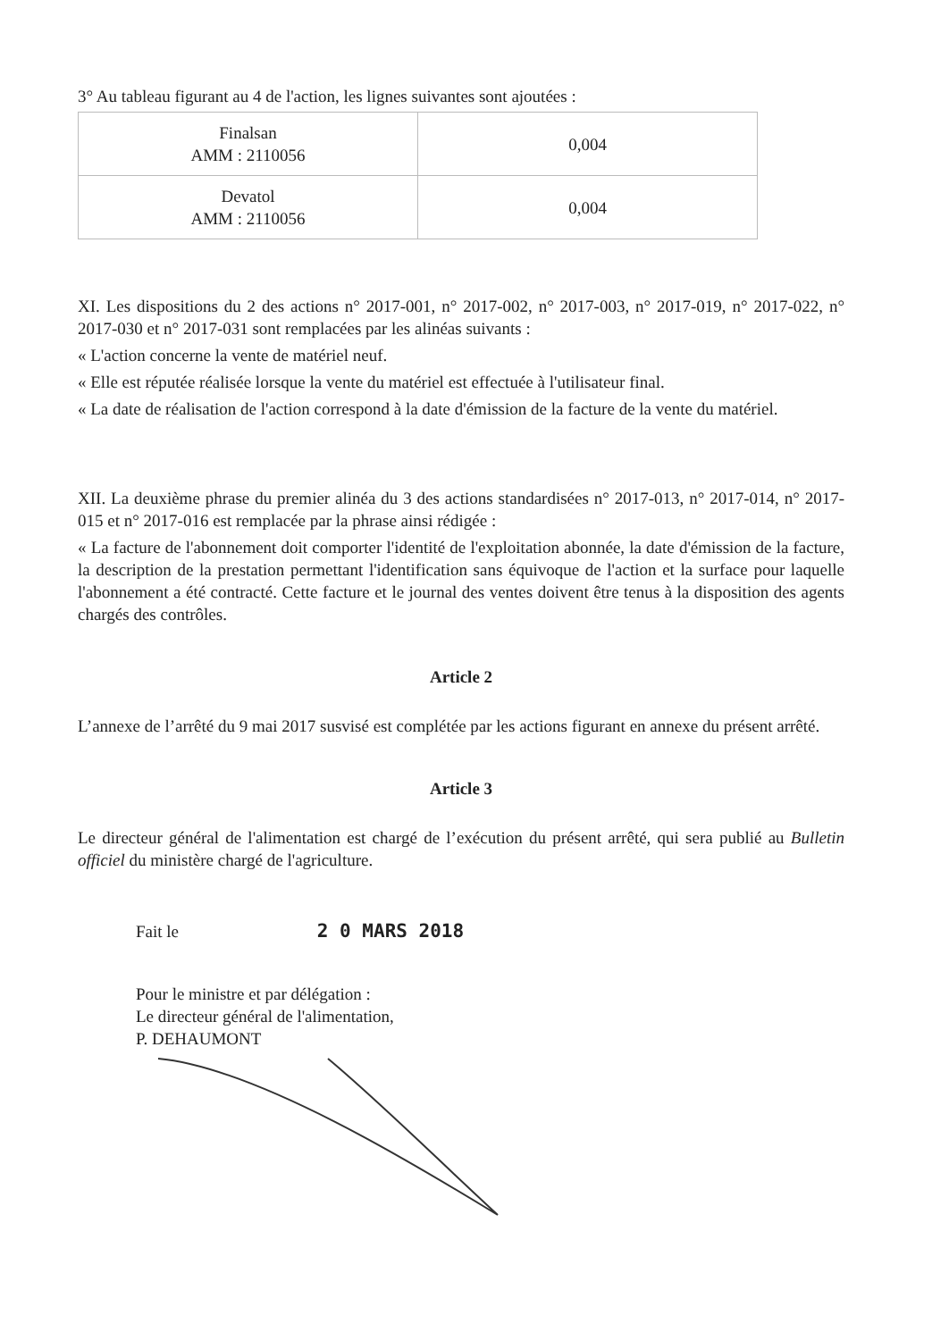3° Au tableau figurant au 4 de l'action, les lignes suivantes sont ajoutées :
| Finalsan AMM : 2110056 | 0,004 |
| Devatol AMM : 2110056 | 0,004 |
XI. Les dispositions du 2 des actions n° 2017-001, n° 2017-002, n° 2017-003, n° 2017-019, n° 2017-022, n° 2017-030 et n° 2017-031 sont remplacées par les alinéas suivants :
« L'action concerne la vente de matériel neuf.
« Elle est réputée réalisée lorsque la vente du matériel est effectuée à l'utilisateur final.
« La date de réalisation de l'action correspond à la date d'émission de la facture de la vente du matériel.
XII. La deuxième phrase du premier alinéa du 3 des actions standardisées n° 2017-013, n° 2017-014, n° 2017-015 et n° 2017-016 est remplacée par la phrase ainsi rédigée :
« La facture de l'abonnement doit comporter l'identité de l'exploitation abonnée, la date d'émission de la facture, la description de la prestation permettant l'identification sans équivoque de l'action et la surface pour laquelle l'abonnement a été contracté. Cette facture et le journal des ventes doivent être tenus à la disposition des agents chargés des contrôles.
Article 2
L’annexe de l’arrêté du 9 mai 2017 susvisé est complétée par les actions figurant en annexe du présent arrêté.
Article 3
Le directeur général de l'alimentation est chargé de l’exécution du présent arrêté, qui sera publié au Bulletin officiel du ministère chargé de l'agriculture.
Fait le 2 0 MARS 2018
Pour le ministre et par délégation :
Le directeur général de l'alimentation,
P. DEHAUMONT